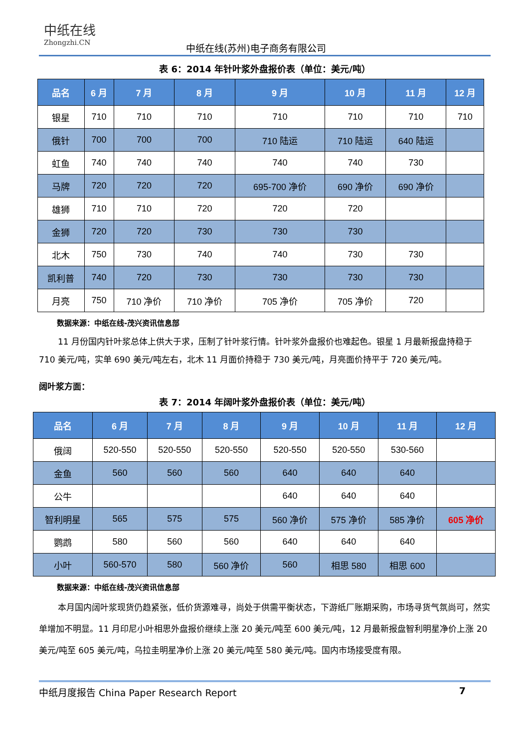中纸在线
Zhongzhi.CN
中纸在线(苏州)电子商务有限公司
表 6：2014 年针叶浆外盘报价表（单位：美元/吨）
| 品名 | 6 月 | 7 月 | 8 月 | 9 月 | 10 月 | 11 月 | 12 月 |
| --- | --- | --- | --- | --- | --- | --- | --- |
| 银星 | 710 | 710 | 710 | 710 | 710 | 710 | 710 |
| 俄针 | 700 | 700 | 700 | 710 陆运 | 710 陆运 | 640 陆运 | |
| 虹鱼 | 740 | 740 | 740 | 740 | 740 | 730 | |
| 马牌 | 720 | 720 | 720 | 695-700 净价 | 690 净价 | 690 净价 | |
| 雄狮 | 710 | 710 | 720 | 720 | 720 | | |
| 金狮 | 720 | 720 | 730 | 730 | 730 | | |
| 北木 | 750 | 730 | 740 | 740 | 730 | 730 | |
| 凯利普 | 740 | 720 | 730 | 730 | 730 | 730 | |
| 月亮 | 750 | 710 净价 | 710 净价 | 705 净价 | 705 净价 | 720 | |
数据来源：中纸在线-茂兴资讯信息部
11 月份国内针叶浆总体上供大于求，压制了针叶浆行情。针叶浆外盘报价也难起色。银星 1 月最新报盘持稳于 710 美元/吨，实单 690 美元/吨左右，北木 11 月面价持稳于 730 美元/吨，月亮面价持平于 720 美元/吨。
阔叶浆方面：
表 7：2014 年阔叶浆外盘报价表（单位：美元/吨）
| 品名 | 6 月 | 7 月 | 8 月 | 9 月 | 10 月 | 11 月 | 12 月 |
| --- | --- | --- | --- | --- | --- | --- | --- |
| 俄阔 | 520-550 | 520-550 | 520-550 | 520-550 | 520-550 | 530-560 | |
| 金鱼 | 560 | 560 | 560 | 640 | 640 | 640 | |
| 公牛 | | | | 640 | 640 | 640 | |
| 智利明星 | 565 | 575 | 575 | 560 净价 | 575 净价 | 585 净价 | 605 净价 |
| 鹦鹉 | 580 | 560 | 560 | 640 | 640 | 640 | |
| 小叶 | 560-570 | 580 | 560 净价 | 560 | 相思 580 | 相思 600 | |
数据来源：中纸在线-茂兴资讯信息部
本月国内阔叶浆现货仍趋紧张，低价货源难寻，尚处于供需平衡状态，下游纸厂账期采购，市场寻货气氛尚可，然实单增加不明显。11 月印尼小叶相思外盘报价继续上涨 20 美元/吨至 600 美元/吨，12 月最新报盘智利明星净价上涨 20 美元/吨至 605 美元/吨，乌拉圭明星净价上涨 20 美元/吨至 580 美元/吨。国内市场接受度有限。
中纸月度报告 China Paper Research Report 7